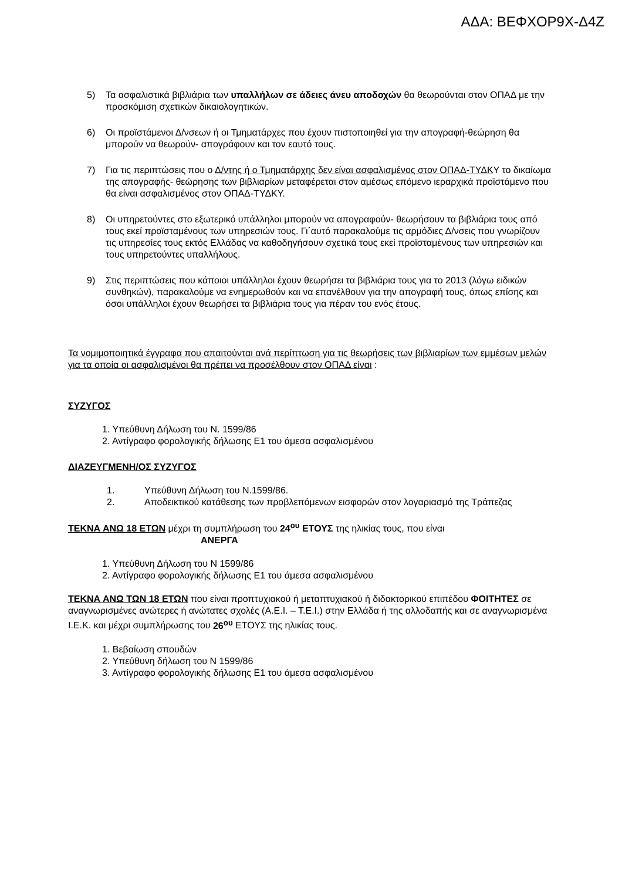ΑΔΑ: ΒΕΦΧΟΡ9Χ-Δ4Ζ
5) Τα ασφαλιστικά βιβλιάρια των υπαλλήλων σε άδειες άνευ αποδοχών θα θεωρούνται στον ΟΠΑΔ με την προσκόμιση σχετικών δικαιολογητικών.
6) Οι προϊστάμενοι Δ/νσεων ή οι Τμηματάρχες που έχουν πιστοποιηθεί για την απογραφή-θεώρηση θα μπορούν να θεωρούν- απογράφουν και τον εαυτό τους.
7) Για τις περιπτώσεις που ο Δ/ντης ή ο Τμηματάρχης δεν είναι ασφαλισμένος στον ΟΠΑΔ-ΤΥΔΚΥ το δικαίωμα της απογραφής- θεώρησης των βιβλιαρίων μεταφέρεται στον αμέσως επόμενο ιεραρχικά προϊστάμενο που θα είναι ασφαλισμένος στον ΟΠΑΔ-ΤΥΔΚΥ.
8) Οι υπηρετούντες στο εξωτερικό υπάλληλοι μπορούν να απογραφούν- θεωρήσουν τα βιβλιάρια τους από τους εκεί προϊσταμένους των υπηρεσιών τους. Γι΄αυτό παρακαλούμε τις αρμόδιες Δ/νσεις που γνωρίζουν τις υπηρεσίες τους εκτός Ελλάδας να καθοδηγήσουν σχετικά τους εκεί προϊσταμένους των υπηρεσιών και τους υπηρετούντες υπαλλήλους.
9) Στις περιπτώσεις που κάποιοι υπάλληλοι έχουν θεωρήσει τα βιβλιάρια τους για το 2013 (λόγω ειδικών συνθηκών), παρακαλούμε να ενημερωθούν και να επανέλθουν για την απογραφή τους, όπως επίσης και όσοι υπάλληλοι έχουν θεωρήσει τα βιβλιάρια τους για πέραν του ενός έτους.
Τα νομιμοποιητικά έγγραφα που απαιτούνται ανά περίπτωση για τις θεωρήσεις των βιβλιαρίων των εμμέσων μελών για τα οποία οι ασφαλισμένοι θα πρέπει να προσέλθουν στον ΟΠΑΔ είναι :
ΣΥΖΥΓΟΣ
1. Υπεύθυνη Δήλωση του Ν. 1599/86
2. Αντίγραφο φορολογικής δήλωσης Ε1 του άμεσα ασφαλισμένου
ΔΙΑΖΕΥΓΜΕΝΗ/ΟΣ ΣΥΖΥΓΟΣ
1. Υπεύθυνη Δήλωση του Ν.1599/86.
2. Αποδεικτικού κατάθεσης των προβλεπόμενων εισφορών στον λογαριασμό της Τράπεζας
ΤΕΚΝΑ ΑΝΩ 18 ΕΤΩΝ μέχρι τη συμπλήρωση του 24<sup>ου</sup> ΕΤΟΥΣ της ηλικίας τους, που είναι
ΑΝΕΡΓΑ
1. Υπεύθυνη Δήλωση του Ν 1599/86
2. Αντίγραφο φορολογικής δήλωσης Ε1 του άμεσα ασφαλισμένου
ΤΕΚΝΑ ΑΝΩ ΤΩΝ 18 ΕΤΩΝ που είναι προπτυχιακού ή μεταπτυχιακού ή διδακτορικού επιπέδου ΦΟΙΤΗΤΕΣ σε αναγνωρισμένες ανώτερες ή ανώτατες σχολές (Α.Ε.Ι. – Τ.Ε.Ι.) στην Ελλάδα ή της αλλοδαπής και σε αναγνωρισμένα Ι.Ε.Κ. και μέχρι συμπλήρωσης του 26<sup>ου</sup> ΕΤΟΥΣ της ηλικίας τους.
1. Βεβαίωση σπουδών
2. Υπεύθυνη δήλωση του Ν 1599/86
3. Αντίγραφο φορολογικής δήλωσης Ε1 του άμεσα ασφαλισμένου